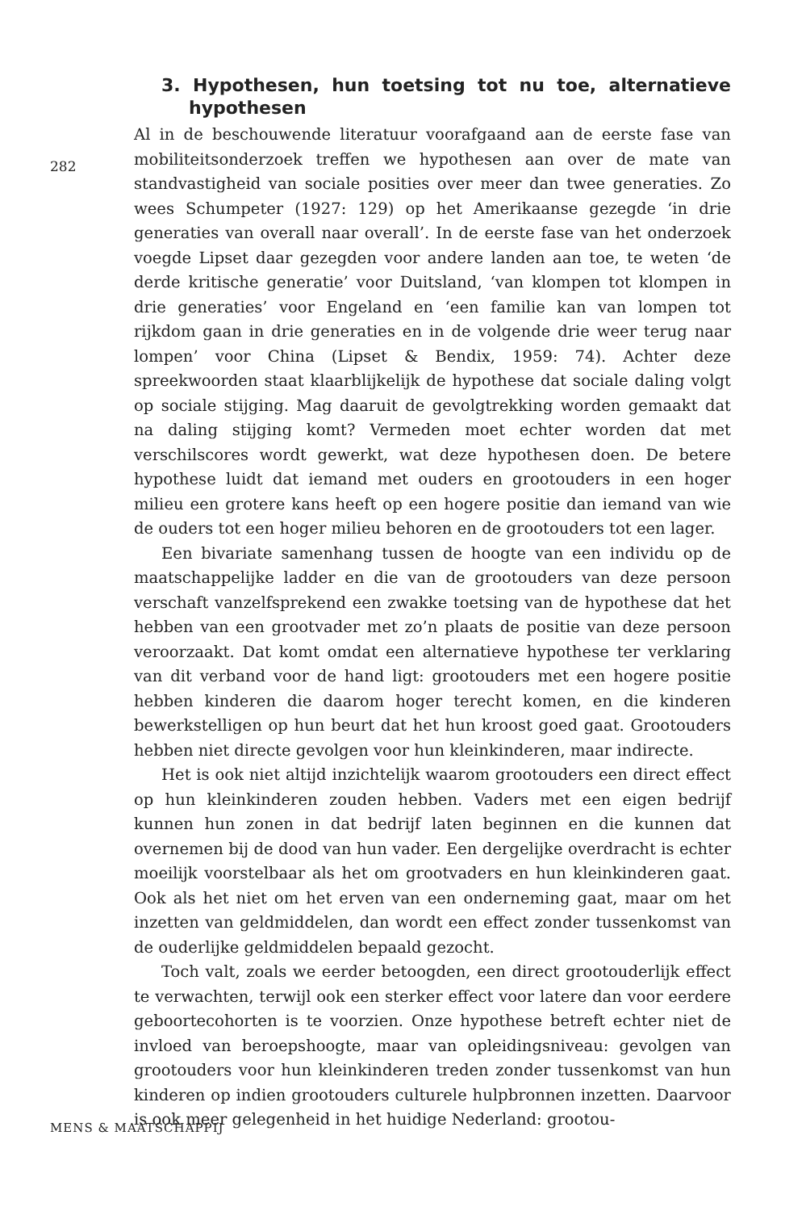282
3. Hypothesen, hun toetsing tot nu toe, alternatieve hypothesen
Al in de beschouwende literatuur voorafgaand aan de eerste fase van mobiliteitsonderzoek treffen we hypothesen aan over de mate van standvastigheid van sociale posities over meer dan twee generaties. Zo wees Schumpeter (1927: 129) op het Amerikaanse gezegde ‘in drie generaties van overall naar overall’. In de eerste fase van het onderzoek voegde Lipset daar gezegden voor andere landen aan toe, te weten ‘de derde kritische generatie’ voor Duitsland, ‘van klompen tot klompen in drie generaties’ voor Engeland en ‘een familie kan van lompen tot rijkdom gaan in drie generaties en in de volgende drie weer terug naar lompen’ voor China (Lipset & Bendix, 1959: 74). Achter deze spreekwoorden staat klaarblijkelijk de hypothese dat sociale daling volgt op sociale stijging. Mag daaruit de gevolgtrekking worden gemaakt dat na daling stijging komt? Vermeden moet echter worden dat met verschilscores wordt gewerkt, wat deze hypothesen doen. De betere hypothese luidt dat iemand met ouders en grootouders in een hoger milieu een grotere kans heeft op een hogere positie dan iemand van wie de ouders tot een hoger milieu behoren en de grootouders tot een lager.
Een bivariate samenhang tussen de hoogte van een individu op de maatschappelijke ladder en die van de grootouders van deze persoon verschaft vanzelfsprekend een zwakke toetsing van de hypothese dat het hebben van een grootvader met zo’n plaats de positie van deze persoon veroorzaakt. Dat komt omdat een alternatieve hypothese ter verklaring van dit verband voor de hand ligt: grootouders met een hogere positie hebben kinderen die daarom hoger terecht komen, en die kinderen bewerkstelligen op hun beurt dat het hun kroost goed gaat. Grootouders hebben niet directe gevolgen voor hun kleinkinderen, maar indirecte.
Het is ook niet altijd inzichtelijk waarom grootouders een direct effect op hun kleinkinderen zouden hebben. Vaders met een eigen bedrijf kunnen hun zonen in dat bedrijf laten beginnen en die kunnen dat overnemen bij de dood van hun vader. Een dergelijke overdracht is echter moeilijk voorstelbaar als het om grootvaders en hun kleinkinderen gaat. Ook als het niet om het erven van een onderneming gaat, maar om het inzetten van geldmiddelen, dan wordt een effect zonder tussenkomst van de ouderlijke geldmiddelen bepaald gezocht.
Toch valt, zoals we eerder betoogden, een direct grootouderlijk effect te verwachten, terwijl ook een sterker effect voor latere dan voor eerdere geboortecohorten is te voorzien. Onze hypothese betreft echter niet de invloed van beroepshoogte, maar van opleidingsniveau: gevolgen van grootouders voor hun kleinkinderen treden zonder tussenkomst van hun kinderen op indien grootouders culturele hulpbronnen inzetten. Daarvoor is ook meer gelegenheid in het huidige Nederland: grootou-
MENS & MAATSCHAPPIJ